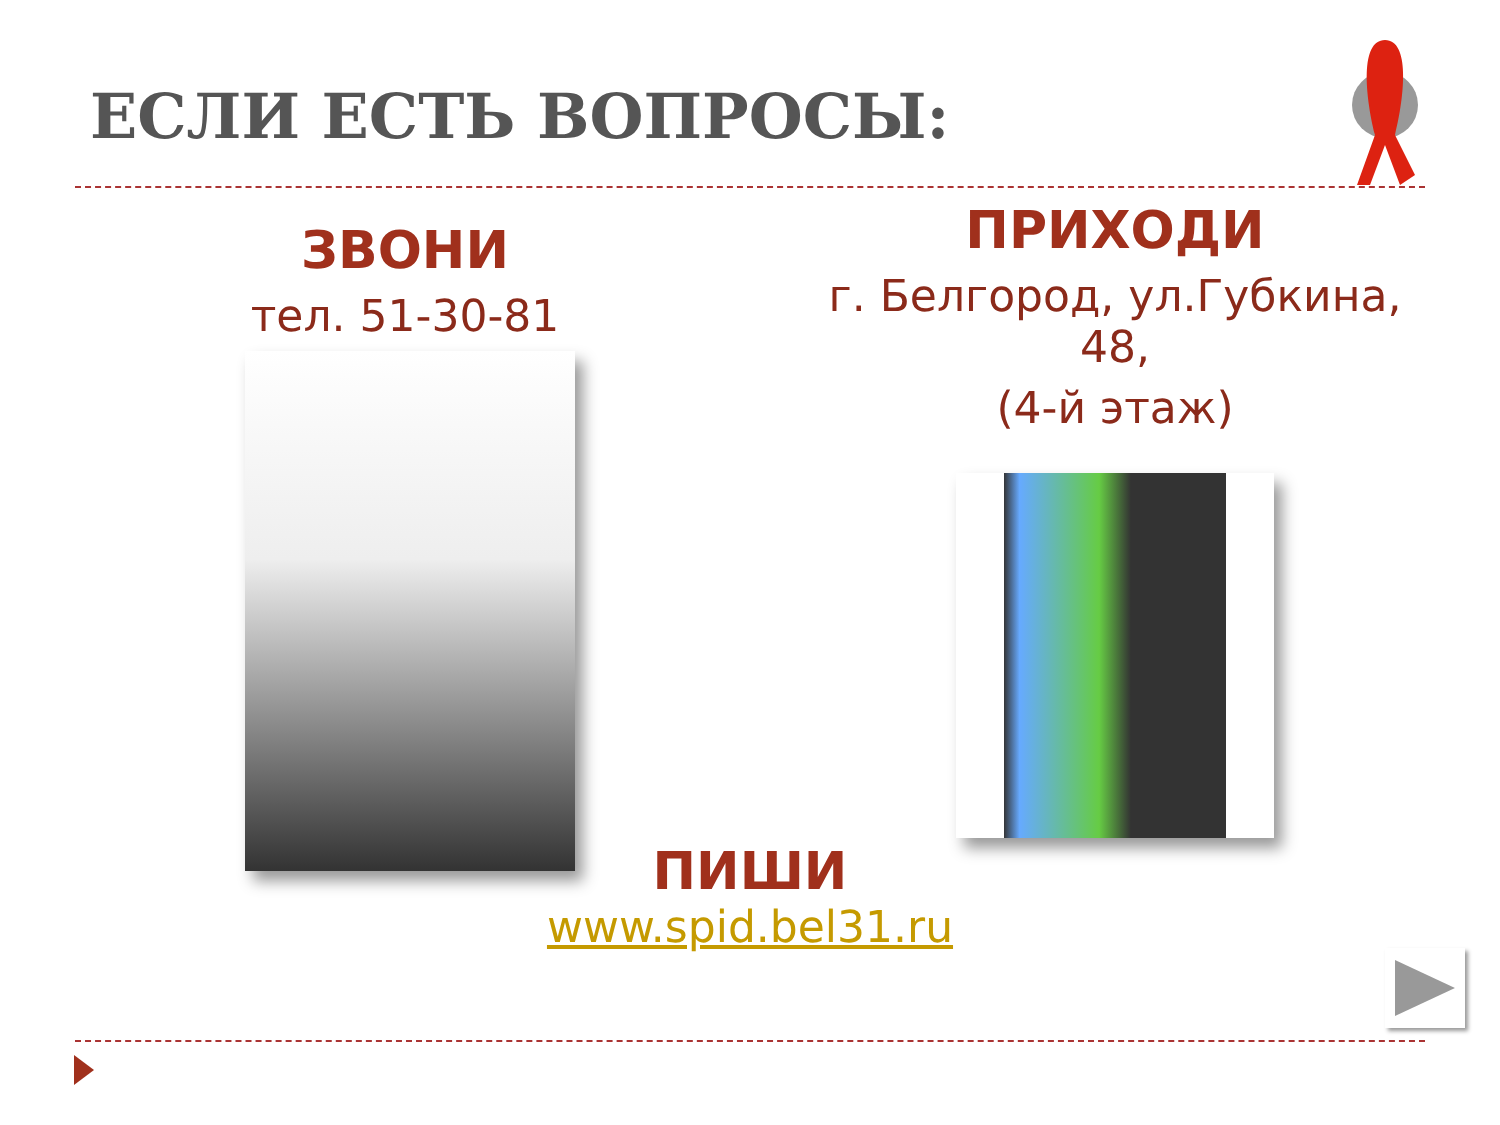ЕСЛИ ЕСТЬ ВОПРОСЫ:
ЗВОНИ
тел. 51-30-81
ПРИХОДИ
г. Белгород, ул.Губкина,
48,
(4-й этаж)
ПИШИ
www.spid.bel31.ru